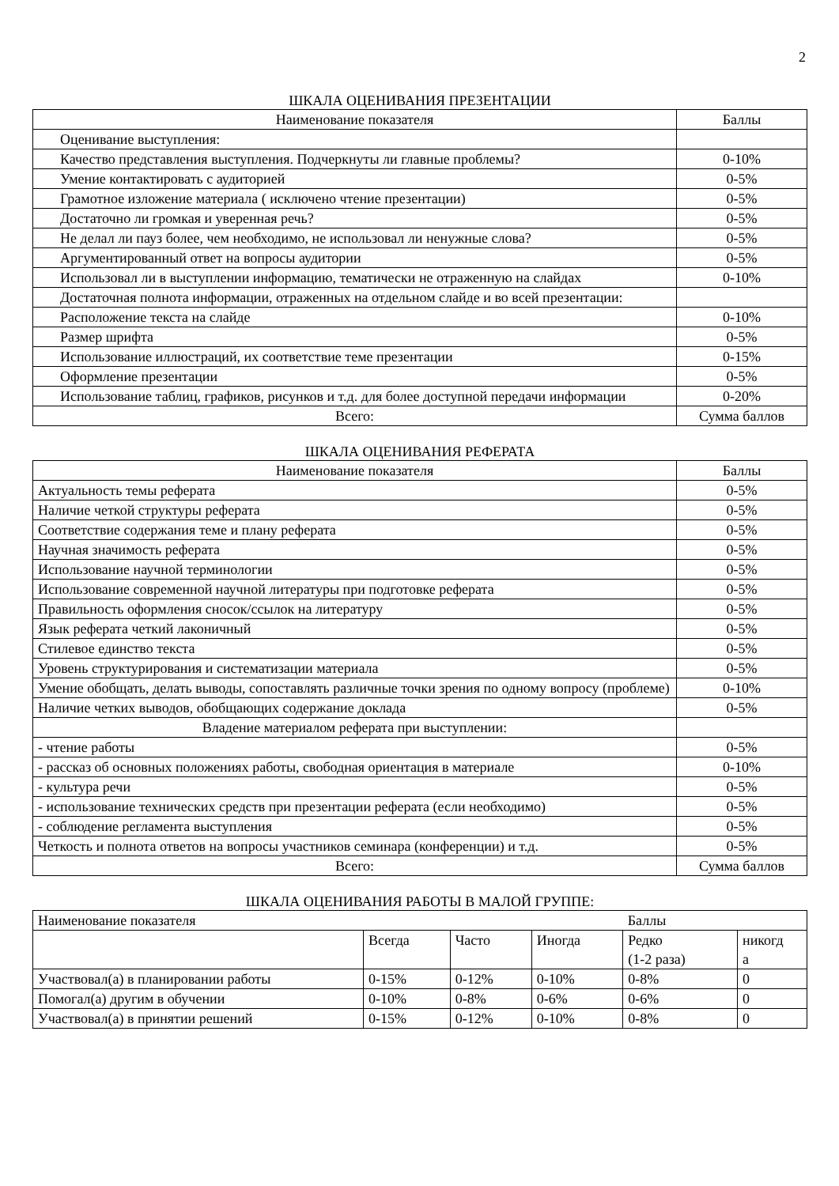2
ШКАЛА ОЦЕНИВАНИЯ ПРЕЗЕНТАЦИИ
| Наименование показателя | Баллы |
| Оценивание выступления: | |
| Качество представления выступления. Подчеркнуты ли главные проблемы? | 0-10% |
| Умение контактировать с аудиторией | 0-5% |
| Грамотное изложение материала ( исключено чтение презентации) | 0-5% |
| Достаточно ли громкая и уверенная речь? | 0-5% |
| Не делал ли пауз более, чем необходимо, не использовал ли ненужные слова? | 0-5% |
| Аргументированный ответ на вопросы аудитории | 0-5% |
| Использовал ли в выступлении информацию, тематически не отраженную на слайдах | 0-10% |
| Достаточная полнота информации, отраженных на отдельном слайде и во всей презентации: | |
| Расположение текста на слайде | 0-10% |
| Размер шрифта | 0-5% |
| Использование иллюстраций, их соответствие теме презентации | 0-15% |
| Оформление презентации | 0-5% |
| Использование таблиц, графиков, рисунков и т.д. для более доступной передачи информации | 0-20% |
| Всего: | Сумма баллов |
ШКАЛА ОЦЕНИВАНИЯ РЕФЕРАТА
| Наименование показателя | Баллы |
| Актуальность темы реферата | 0-5% |
| Наличие четкой структуры реферата | 0-5% |
| Соответствие содержания теме и плану реферата | 0-5% |
| Научная значимость реферата | 0-5% |
| Использование научной терминологии | 0-5% |
| Использование современной научной литературы при подготовке реферата | 0-5% |
| Правильность оформления сносок/ссылок на литературу | 0-5% |
| Язык реферата четкий лаконичный | 0-5% |
| Стилевое единство текста | 0-5% |
| Уровень структурирования и систематизации материала | 0-5% |
| Умение обобщать, делать выводы, сопоставлять различные точки зрения по одному вопросу (проблеме) | 0-10% |
| Наличие четких выводов, обобщающих содержание доклада | 0-5% |
| Владение материалом реферата при выступлении: | |
| - чтение работы | 0-5% |
| - рассказ об основных положениях работы, свободная ориентация в материале | 0-10% |
| - культура речи | 0-5% |
| - использование технических средств при презентации реферата (если необходимо) | 0-5% |
| - соблюдение регламента выступления | 0-5% |
| Четкость и полнота ответов на вопросы участников семинара (конференции) и т.д. | 0-5% |
| Всего: | Сумма баллов |
ШКАЛА ОЦЕНИВАНИЯ РАБОТЫ В МАЛОЙ ГРУППЕ:
| Наименование показателя | | | | Баллы | |
| | Всегда | Часто | Иногда | Редко (1-2 раза) | никогд а |
| Участвовал(а) в планировании работы | 0-15% | 0-12% | 0-10% | 0-8% | 0 |
| Помогал(а) другим в обучении | 0-10% | 0-8% | 0-6% | 0-6% | 0 |
| Участвовал(а) в принятии решений | 0-15% | 0-12% | 0-10% | 0-8% | 0 |